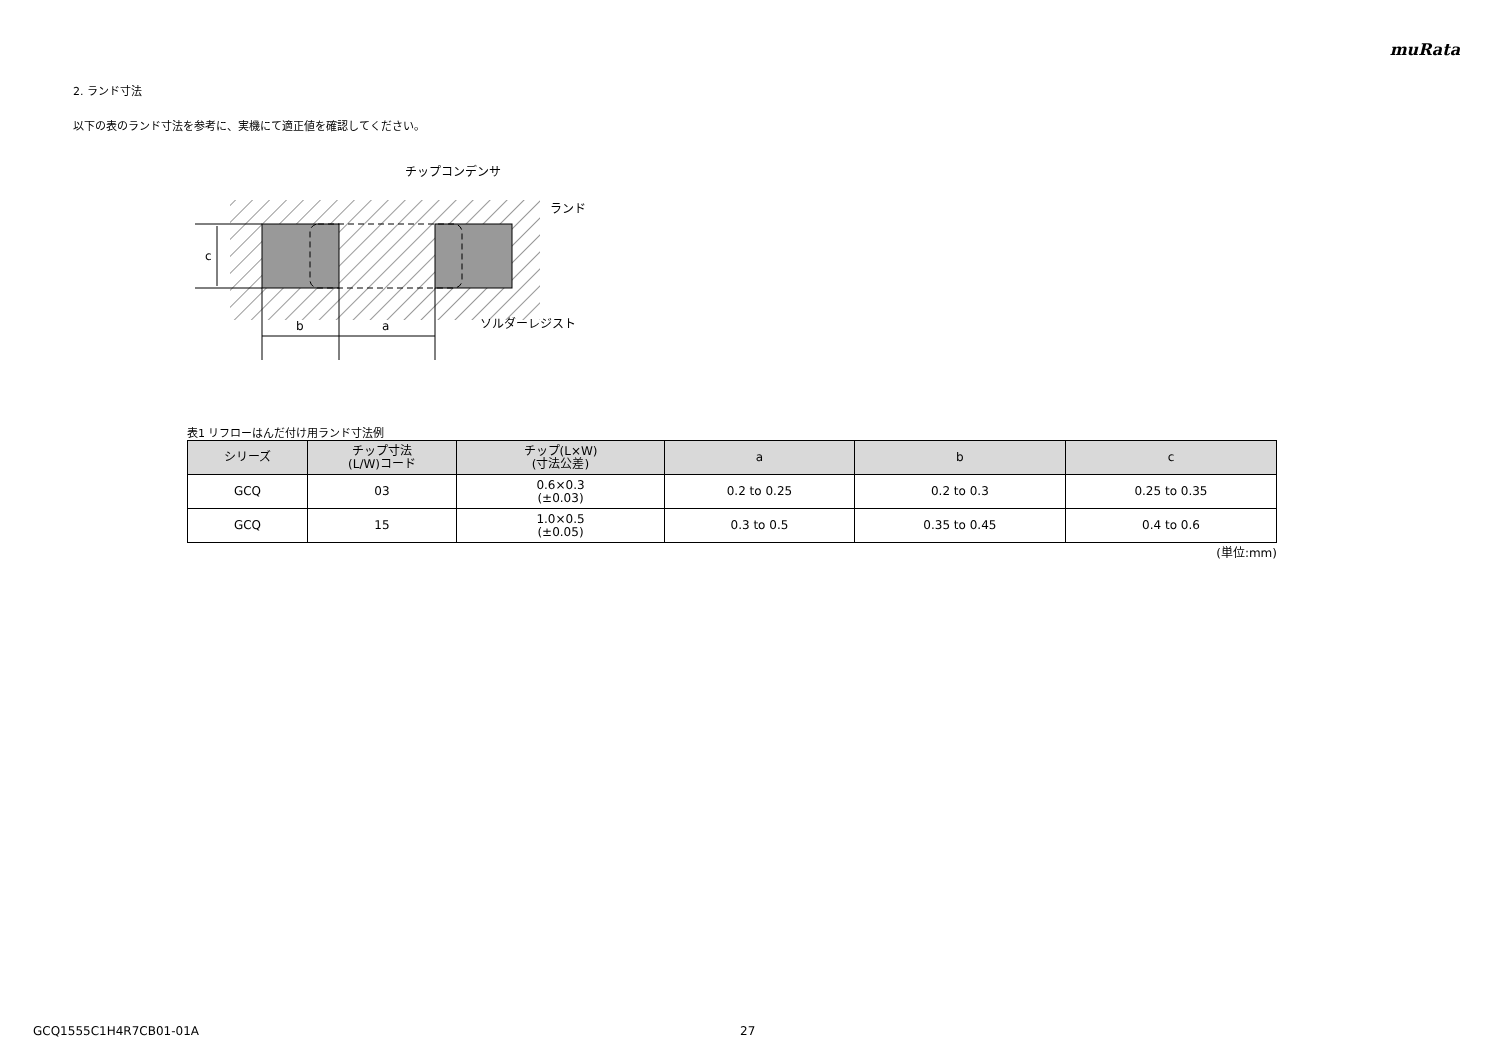muRata
2. ランド寸法
以下の表のランド寸法を参考に、実機にて適正値を確認してください。
c
b
a
チップコンデンサ
ランド
ソルダーレジスト
表1 リフローはんだ付け用ランド寸法例
| シリーズ | チップ寸法 (L/W)コード | チップ(L×W) (寸法公差) | a | b | c |
| --- | --- | --- | --- | --- | --- |
| GCQ | 03 | 0.6×0.3 (±0.03) | 0.2 to 0.25 | 0.2 to 0.3 | 0.25 to 0.35 |
| GCQ | 15 | 1.0×0.5 (±0.05) | 0.3 to 0.5 | 0.35 to 0.45 | 0.4 to 0.6 |
(単位:mm)
GCQ1555C1H4R7CB01-01A 27